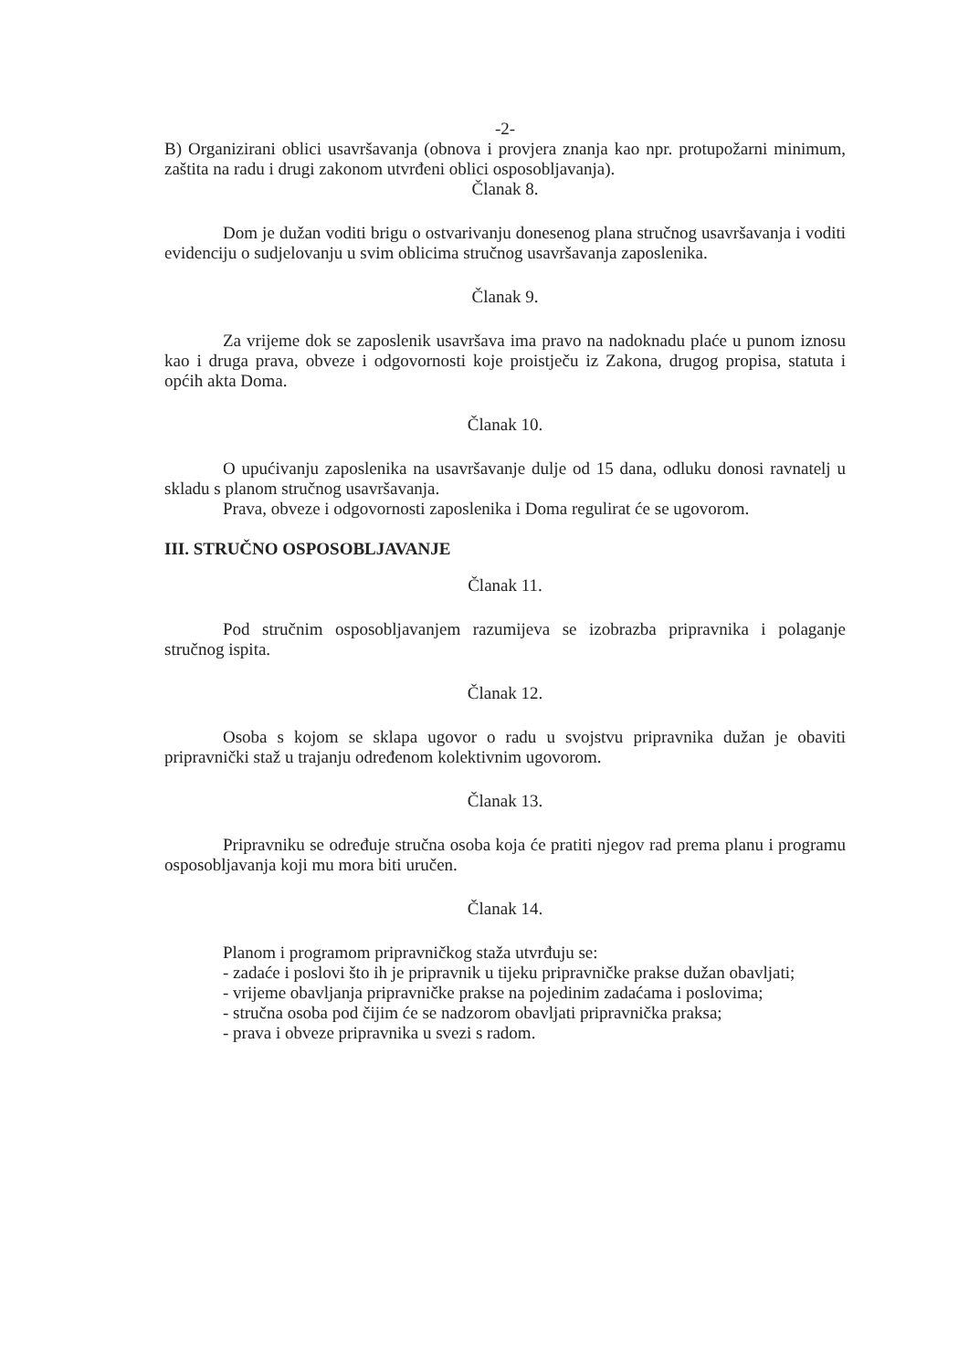-2-
B) Organizirani oblici usavršavanja (obnova i provjera znanja kao npr. protupožarni minimum, zaštita na radu i drugi zakonom utvrđeni oblici osposobljavanja).
Članak 8.
Dom je dužan voditi brigu o ostvarivanju donesenog plana stručnog usavršavanja i voditi evidenciju o sudjelovanju u svim oblicima stručnog usavršavanja zaposlenika.
Članak 9.
Za vrijeme dok se zaposlenik usavršava ima pravo na nadoknadu plaće u punom iznosu kao i druga prava, obveze i odgovornosti koje proistječu iz Zakona, drugog propisa, statuta i općih akta Doma.
Članak 10.
O upućivanju zaposlenika na usavršavanje dulje od 15 dana, odluku donosi ravnatelj u skladu s planom stručnog usavršavanja.
Prava, obveze i odgovornosti zaposlenika i Doma regulirat će se ugovorom.
III. STRUČNO OSPOSOBLJAVANJE
Članak 11.
Pod stručnim osposobljavanjem razumijeva se izobrazba pripravnika i polaganje stručnog ispita.
Članak 12.
Osoba s kojom se sklapa ugovor o radu u svojstvu pripravnika dužan je obaviti pripravnički staž u trajanju određenom kolektivnim ugovorom.
Članak 13.
Pripravniku se određuje stručna osoba koja će pratiti njegov rad prema planu i programu osposobljavanja koji mu mora biti uručen.
Članak 14.
Planom i programom pripravničkog staža utvrđuju se:
- zadaće i poslovi što ih je pripravnik u tijeku pripravničke prakse dužan obavljati;
- vrijeme obavljanja pripravničke prakse na pojedinim zadaćama i poslovima;
- stručna osoba pod čijim će se nadzorom obavljati pripravnička praksa;
- prava i obveze pripravnika u svezi s radom.